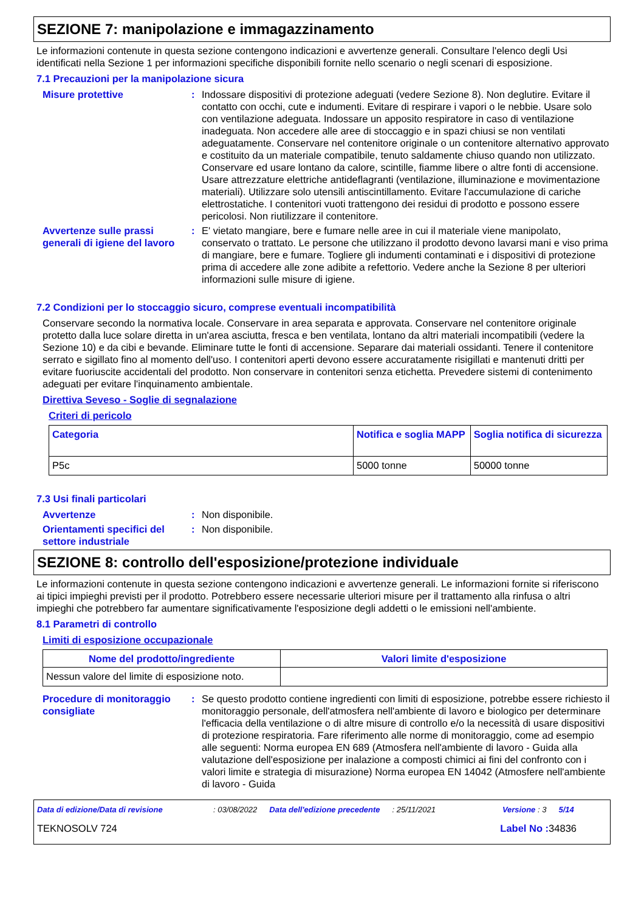SEZIONE 7: manipolazione e immagazzinamento
Le informazioni contenute in questa sezione contengono indicazioni e avvertenze generali. Consultare l'elenco degli Usi identificati nella Sezione 1 per informazioni specifiche disponibili fornite nello scenario o negli scenari di esposizione.
7.1 Precauzioni per la manipolazione sicura
Misure protettive : Indossare dispositivi di protezione adeguati (vedere Sezione 8). Non deglutire. Evitare il contatto con occhi, cute e indumenti. Evitare di respirare i vapori o le nebbie. Usare solo con ventilazione adeguata. Indossare un apposito respiratore in caso di ventilazione inadeguata. Non accedere alle aree di stoccaggio e in spazi chiusi se non ventilati adeguatamente. Conservare nel contenitore originale o un contenitore alternativo approvato e costituito da un materiale compatibile, tenuto saldamente chiuso quando non utilizzato. Conservare ed usare lontano da calore, scintille, fiamme libere o altre fonti di accensione. Usare attrezzature elettriche antideflagranti (ventilazione, illuminazione e movimentazione materiali). Utilizzare solo utensili antiscintillamento. Evitare l'accumulazione di cariche elettrostatiche. I contenitori vuoti trattengono dei residui di prodotto e possono essere pericolosi. Non riutilizzare il contenitore.
Avvertenze sulle prassi generali di igiene del lavoro
: E' vietato mangiare, bere e fumare nelle aree in cui il materiale viene manipolato, conservato o trattato. Le persone che utilizzano il prodotto devono lavarsi mani e viso prima di mangiare, bere e fumare. Togliere gli indumenti contaminati e i dispositivi di protezione prima di accedere alle zone adibite a refettorio. Vedere anche la Sezione 8 per ulteriori informazioni sulle misure di igiene.
7.2 Condizioni per lo stoccaggio sicuro, comprese eventuali incompatibilità
Conservare secondo la normativa locale. Conservare in area separata e approvata. Conservare nel contenitore originale protetto dalla luce solare diretta in un'area asciutta, fresca e ben ventilata, lontano da altri materiali incompatibili (vedere la Sezione 10) e da cibi e bevande. Eliminare tutte le fonti di accensione. Separare dai materiali ossidanti. Tenere il contenitore serrato e sigillato fino al momento dell'uso. I contenitori aperti devono essere accuratamente risigillati e mantenuti dritti per evitare fuoriuscite accidentali del prodotto. Non conservare in contenitori senza etichetta. Prevedere sistemi di contenimento adeguati per evitare l'inquinamento ambientale.
Direttiva Seveso - Soglie di segnalazione
Criteri di pericolo
| Categoria | Notifica e soglia MAPP | Soglia notifica di sicurezza |
| --- | --- | --- |
| P5c | 5000 tonne | 50000 tonne |
7.3 Usi finali particolari
Avvertenze : Non disponibile.
Orientamenti specifici del settore industriale
: Non disponibile.
SEZIONE 8: controllo dell'esposizione/protezione individuale
Le informazioni contenute in questa sezione contengono indicazioni e avvertenze generali. Le informazioni fornite si riferiscono ai tipici impieghi previsti per il prodotto. Potrebbero essere necessarie ulteriori misure per il trattamento alla rinfusa o altri impieghi che potrebbero far aumentare significativamente l'esposizione degli addetti o le emissioni nell'ambiente.
8.1 Parametri di controllo
Limiti di esposizione occupazionale
| Nome del prodotto/ingrediente | Valori limite d'esposizione |
| --- | --- |
| Nessun valore del limite di esposizione noto. | |
Procedure di monitoraggio consigliate
: Se questo prodotto contiene ingredienti con limiti di esposizione, potrebbe essere richiesto il monitoraggio personale, dell'atmosfera nell'ambiente di lavoro e biologico per determinare l'efficacia della ventilazione o di altre misure di controllo e/o la necessità di usare dispositivi di protezione respiratoria. Fare riferimento alle norme di monitoraggio, come ad esempio alle seguenti: Norma europea EN 689 (Atmosfera nell'ambiente di lavoro - Guida alla valutazione dell'esposizione per inalazione a composti chimici ai fini del confronto con i valori limite e strategia di misurazione) Norma europea EN 14042 (Atmosfere nell'ambiente di lavoro - Guida
Data di edizione/Data di revisione: 03/08/2022 Data dell'edizione precedente: 25/11/2021 Versione : 3 5/14
TEKNOSOLV 724 Label No : 34836